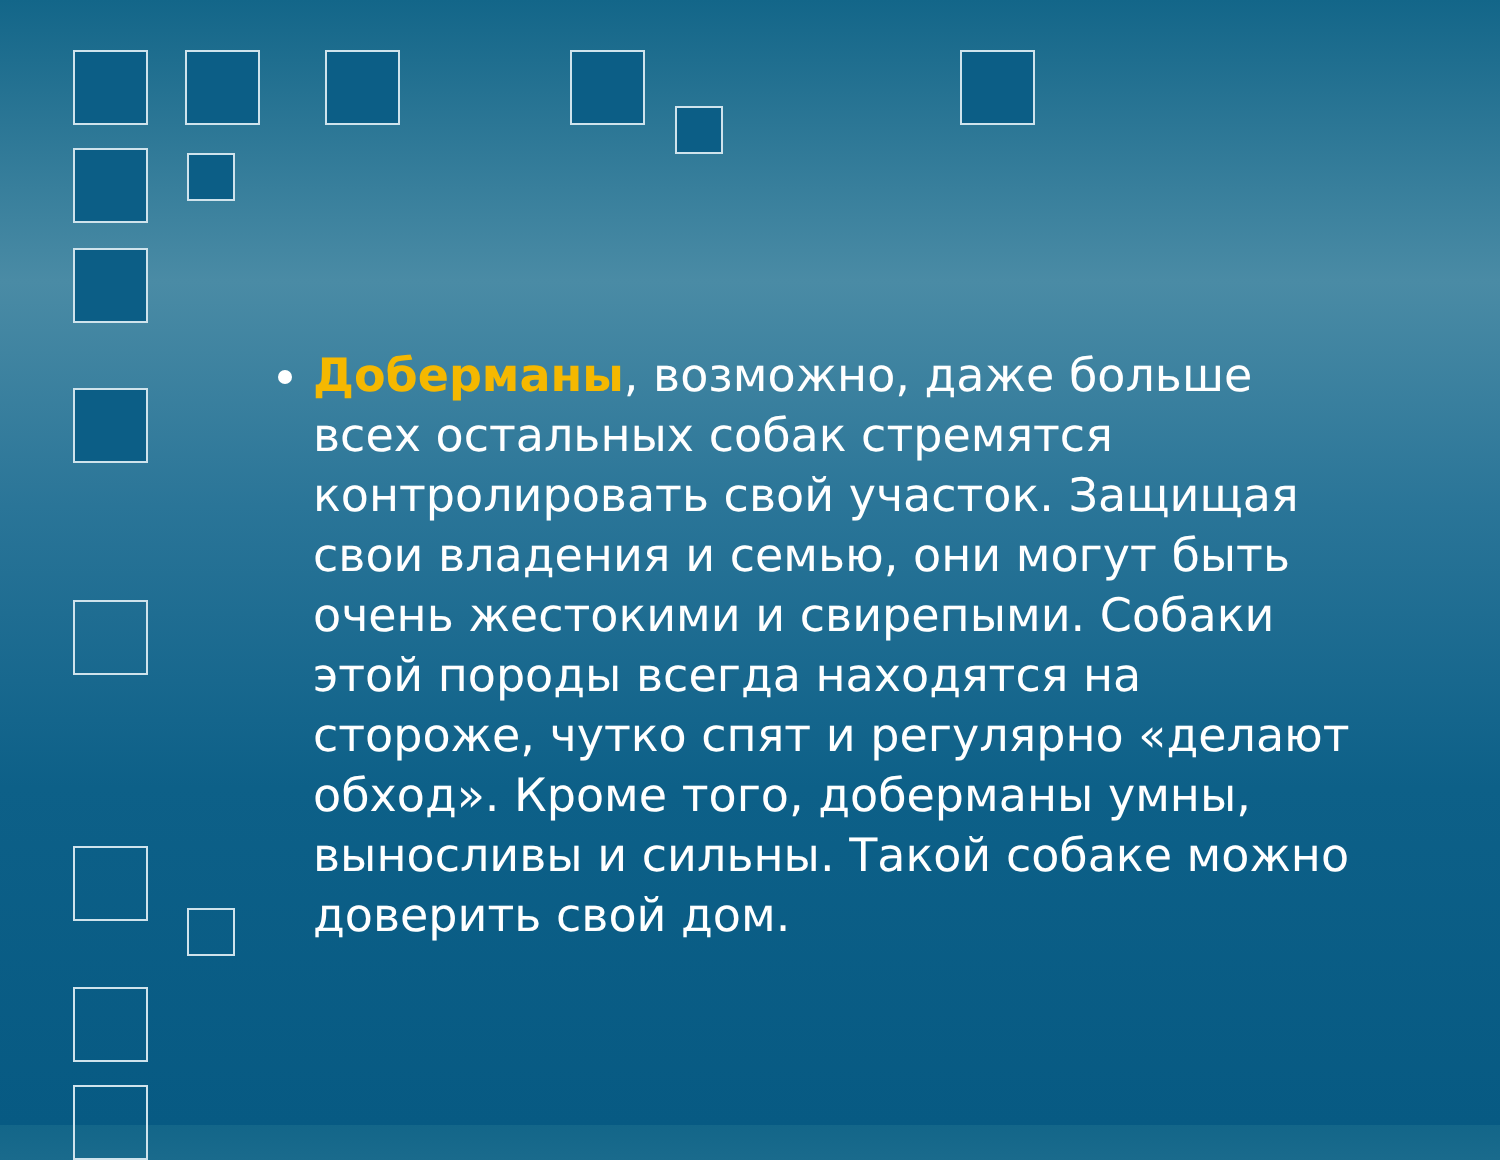Доберманы, возможно, даже больше всех остальных собак стремятся контролировать свой участок. Защищая свои владения и семью, они могут быть очень жестокими и свирепыми. Собаки этой породы всегда находятся на стороже, чутко спят и регулярно «делают обход». Кроме того, доберманы умны, выносливы и сильны. Такой собаке можно доверить свой дом.